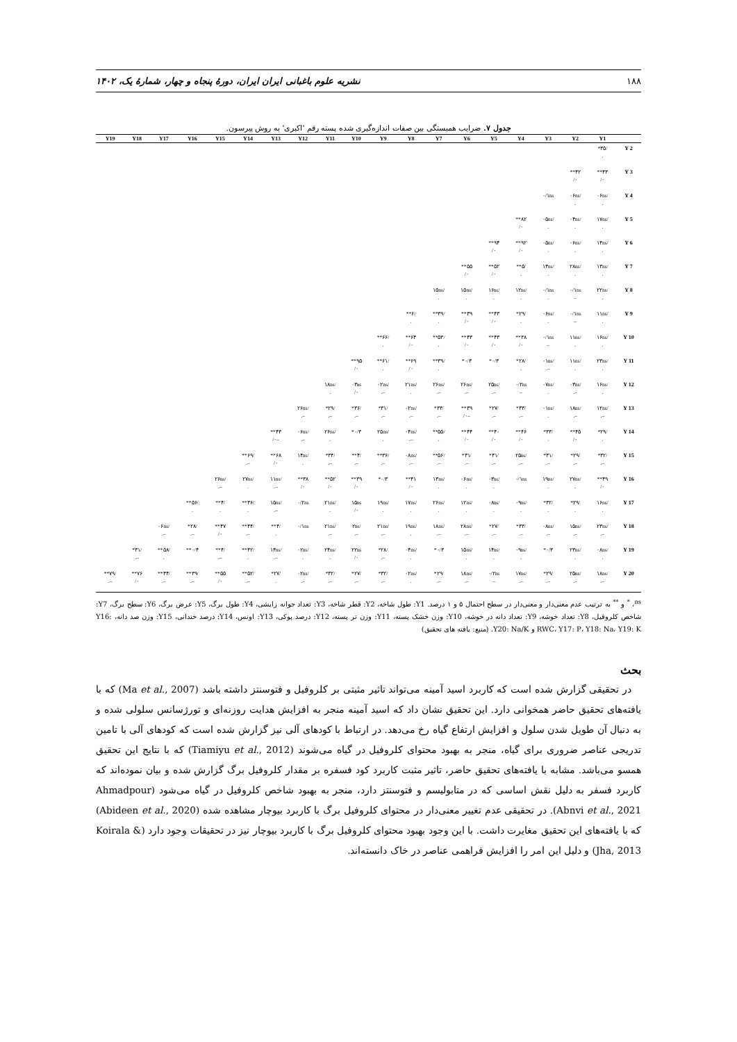۱۸۸ نشریه علوم باغبانی ایران ایران، دورهٔ پنجاه و چهار، شمارهٔ یک، ۱۴۰۲
جدول ۷. ضرایب همبستگی بین صفات اندازه‌گیری شده پسته رقم 'اکبری' به روش پیرسون.
| | Y1 | Y2 | Y3 | Y4 | Y5 | Y6 | Y7 | Y8 | Y9 | Y10 | Y11 | Y12 | Y13 | Y14 | Y15 | Y16 | Y17 | Y18 | Y19 |
| --- | --- | --- | --- | --- | --- | --- | --- | --- | --- | --- | --- | --- | --- | --- | --- | --- | --- | --- | --- |
| Y 2 | /۳۵* . | | | | | | | | | | | | | | | | | | |
| Y 3 | ۴۳** ۰/ | ۴۲** ۰/ | | | | | | | | | | | | | | | | | |
| Y 4 | /۰۶ns . | /۰۶ns . | ۰/۱ns | | | | | | | | | | | | | | | | |
| Y 5 | /۱۷ns . | /۰۴ns . | /۰۵ns . | ۸۲** ۰/ | | | | | | | | | | | | | | | |
| Y 6 | /۱۴ns . | /۰۶ns . | /۰۵ns . | ۹۲** ۰/ | ۹۴** ۰/ | | | | | | | | | | | | | | |
| Y 7 | /۱۳ns . | /۲۸ns . | /۱۴ns . | /۵** . | ۵۲** ۰/ | ۵۵** ۰/ | | | | | | | | | | | | | |
| Y 8 | /۲۲ns . | ۰/۱ns – | ۰/۱ns . | /۱۲ns . | /۱۶ns . | /۱۵ns . | /۱۵ns . | | | | | | | | | | | | |
| Y 9 | /۱۱ns . | ۰/۱ns – | /۰۶ns . | /۲۹* . | ۴۳** ۰/ | ۳۹** ۰/ | /۳۹** . | /۶** . | | | | | | | | | | | |
| Y 10 | /۱۶ns . | /۱۱ns . | ۰/۱ns – | ۳۸** ۰/ | ۴۳** ۰/ | ۴۳** ۰/ | /۵۳** . | ۶۴** ۰/ | /۶۶** . | | | | | | | | | | |
| Y 11 | /۲۳ns . | /۱۱ns . | /۰۱ns –. | /۲۸* . | ۰/۳* | ۰/۳* | /۳۹** . | ۶۹** ۰/ | /۶۱** . | ۹۵** ۰/ | | | | | | | | | |
| Y 12 | /۱۶ns . | /۰۳ns –. | /۰۷ns . | ۰/۲ns – | /۲۵ns –. | /۲۶ns –. | /۲۶ns –. | /۲۱ns . | /۰۲ns –. | ۰۳ns ۰/ | /۱۸ns . | | | | | | | | |
| Y 13 | /۱۲ns –. | /۱۸ns –. | /۰۱ns . | /۳۳* –. | /۲۷* –. | ۳۹** –۰/ | /۳۳* –. | /۰۲ns –. | /۳۱* –. | /۳۶* –. | /۲۹* –. | /۲۶ns –. | | | | | | | |
| Y 14 | /۲۹* . | ۴۵** ۰/ | /۳۳* . | ۴۶** ۰/ | ۴۰** ۰/ | ۴۴** ۰/ | /۵۵** . | /۰۴ns –. | /۲۵ns . | ۰/۳* | /۲۶ns . | /۰۶ns –. | ۴۳** –۰/ | | | | | | |
| Y 15 | /۳۲* –. | /۲۹* –. | /۳۱* –. | /۲۵ns –. | /۳۱* –. | /۳۱* –. | /۵۶** –. | /۰۸ns –. | /۳۶** –. | /۴** –. | /۳۴* –. | /۱۴ns . | ۶۸** ۰/ | /۶۹** –. | | | | | |
| Y 16 | ۴۹** ۰/ | /۲۷ns . | /۱۹ns . | ۰/۱ns | /۰۳ns . | /۰۶ns . | /۱۳ns . | ۴۱** ۰/ | ۰/۳* | ۳۹** ۰/ | ۵۲** ۰/ | ۳۸** ۰/ | /۱۱ns –. | /۲۷ns . | /۲۶ns –. | | | | |
| Y 17 | /۱۶ns . | /۲۹* . | /۳۲* . | /۰۹ns . | /۰۸ns . | /۱۲ns . | /۲۶ns . | /۱۷ns . | /۱۹ns . | ۱۵ns ۰/ | /۲۱ns . | ۰/۲ns | /۱۵ns –. | /۳۶** . | /۴** . | /۵۶** . | | | |
| Y 18 | /۲۳ns –. | /۱۵ns –. | /۰۸ns –. | /۳۳* –. | /۲۷* –. | /۲۸ns –. | /۱۸ns –. | /۱۹ns . | /۲۱ns –. | /۲ns –. | /۲۱ns –. | ۰/۱ns | /۴** . | /۴۴** –. | ۴۷** ۰/ | /۲۸* –. | /۰۶ns –. | | |
| Y 19 | /۰۸ns . | /۲۳ns . | ۰/۳* | /۰۹ns . | /۱۴ns . | /۱۵ns . | ۰/۳* | /۰۴ns . | /۲۸* –. | ۲۲ns ۰/ | /۲۴ns . | /۰۲ns . | /۱۴ns –. | /۴۲** . | /۴** –. | ۰/۴** | /۵۸** . | /۳۱* –. | |
| Y 20 | /۱۸ns –. | /۲۵ns –. | /۲۹* –. | /۱۷ns –. | ۰/۲ns – | /۱۸ns –. | /۲۹* –. | /۰۲ns . | /۳۲* –. | /۲۷* –. | /۳۲* –. | /۰۲ns –. | /۲۷* . | /۵۲** –. | ۵۵** ۰/ | /۳۹** –. | /۴۴** –. | ۷۶** ۰/ | /۷۹** –. |
<sup>ns</sup>، <sup>*</sup> و <sup>**</sup> به ترتیب عدم معنی‌دار و معنی‌دار در سطح احتمال ۵ و ۱ درصد. Y1: طول شاخه، Y2: قطر شاخه، Y3: تعداد جوانه زایشی، Y4: طول برگ، Y5: عرض برگ، Y6: سطح برگ، Y7: شاخص کلروفیل، Y8: تعداد خوشه، Y9: تعداد دانه در خوشه، Y10: وزن خشک پسته، Y11: وزن تر پسته، Y12: درصد پوکی، Y13: اونس، Y14: درصد خندانی، Y15: وزن صد دانه، Y16: RWC، Y17: P، Y18: Na، Y19: K و Y20: Na/K. (منبع: یافته های تحقیق)
بحث
در تحقیقی گزارش شده است که کاربرد اسید آمینه می‌تواند تاثیر مثبتی بر کلروفیل و فتوسنتز داشته باشد (Ma et al., 2007) که با یافته‌های تحقیق حاضر همخوانی دارد. این تحقیق نشان داد که اسید آمینه منجر به افزایش هدایت روزنه‌ای و تورژسانس سلولی شده و به دنبال آن طویل شدن سلول و افزایش ارتفاع گیاه رخ می‌دهد. در ارتباط با کودهای آلی نیز گزارش شده است که کودهای آلی با تامین تدریجی عناصر ضروری برای گیاه، منجر به بهبود محتوای کلروفیل در گیاه می‌شوند (Tiamiyu et al., 2012) که با نتایج این تحقیق همسو می‌باشد. مشابه با یافته‌های تحقیق حاضر، تاثیر مثبت کاربرد کود فسفره بر مقدار کلروفیل برگ گزارش شده و بیان نموده‌اند که کاربرد فسفر به دلیل نقش اساسی که در متابولیسم و فتوسنتز دارد، منجر به بهبود شاخص کلروفیل در گیاه می‌شود (Ahmadpour Abnvi et al., 2021). در تحقیقی عدم تغییر معنی‌دار در محتوای کلروفیل برگ با کاربرد بیوچار مشاهده شده (Abideen et al., 2020) که با یافته‌های این تحقیق مغایرت داشت. با این وجود بهبود محتوای کلروفیل برگ با کاربرد بیوچار نیز در تحقیقات وجود دارد (Koirala & Jha, 2013) و دلیل این امر را افزایش فراهمی عناصر در خاک دانسته‌اند.